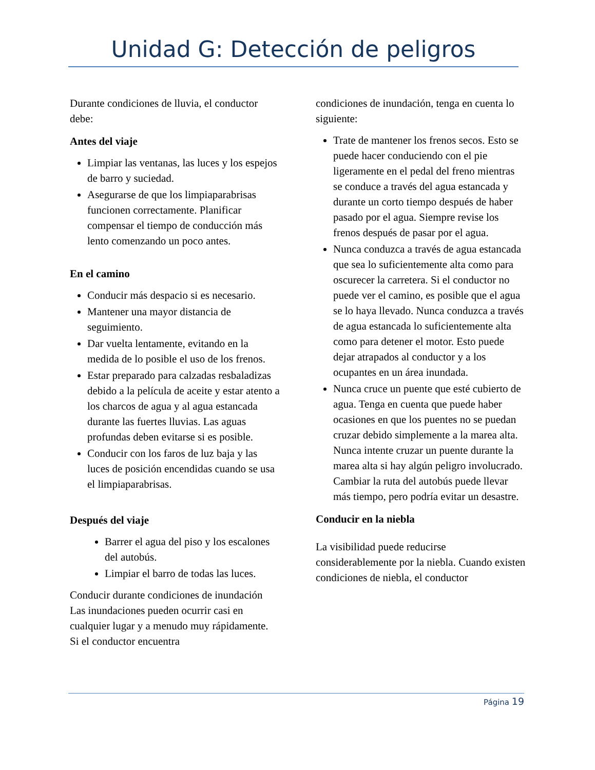Unidad G: Detección de peligros
Durante condiciones de lluvia, el conductor debe:
Antes del viaje
Limpiar las ventanas, las luces y los espejos de barro y suciedad.
Asegurarse de que los limpiaparabrisas funcionen correctamente. Planificar compensar el tiempo de conducción más lento comenzando un poco antes.
En el camino
Conducir más despacio si es necesario.
Mantener una mayor distancia de seguimiento.
Dar vuelta lentamente, evitando en la medida de lo posible el uso de los frenos.
Estar preparado para calzadas resbaladizas debido a la película de aceite y estar atento a los charcos de agua y al agua estancada durante las fuertes lluvias. Las aguas profundas deben evitarse si es posible.
Conducir con los faros de luz baja y las luces de posición encendidas cuando se usa el limpiaparabrisas.
Después del viaje
Barrer el agua del piso y los escalones del autobús.
Limpiar el barro de todas las luces.
Conducir durante condiciones de inundación Las inundaciones pueden ocurrir casi en cualquier lugar y a menudo muy rápidamente. Si el conductor encuentra
condiciones de inundación, tenga en cuenta lo siguiente:
Trate de mantener los frenos secos. Esto se puede hacer conduciendo con el pie ligeramente en el pedal del freno mientras se conduce a través del agua estancada y durante un corto tiempo después de haber pasado por el agua. Siempre revise los frenos después de pasar por el agua.
Nunca conduzca a través de agua estancada que sea lo suficientemente alta como para oscurecer la carretera. Si el conductor no puede ver el camino, es posible que el agua se lo haya llevado. Nunca conduzca a través de agua estancada lo suficientemente alta como para detener el motor. Esto puede dejar atrapados al conductor y a los ocupantes en un área inundada.
Nunca cruce un puente que esté cubierto de agua. Tenga en cuenta que puede haber ocasiones en que los puentes no se puedan cruzar debido simplemente a la marea alta. Nunca intente cruzar un puente durante la marea alta si hay algún peligro involucrado. Cambiar la ruta del autobús puede llevar más tiempo, pero podría evitar un desastre.
Conducir en la niebla
La visibilidad puede reducirse considerablemente por la niebla. Cuando existen condiciones de niebla, el conductor
Página 19